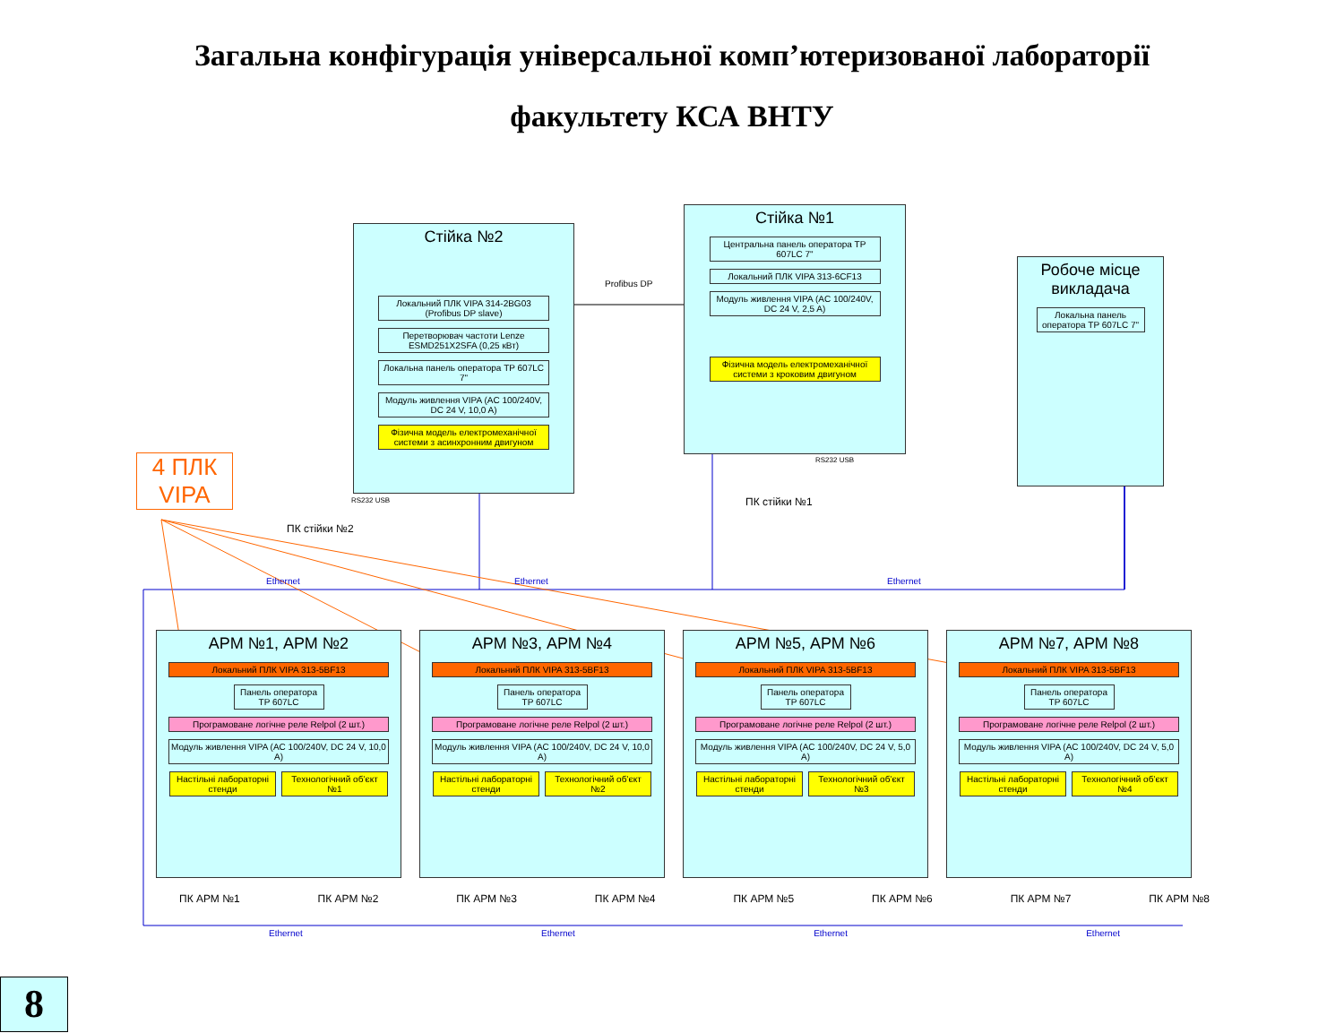Загальна конфігурація універсальної комп’ютеризованої лабораторії
факультету КСА ВНТУ
Стійка №2
Локальний ПЛК VIPA 314-2BG03 (Profibus DP slave)
Перетворювач частоти Lenze ESMD251X2SFA (0,25 кВт)
Локальна панель оператора TP 607LC 7"
Модуль живлення VIPA (AC 100/240V, DC 24 V, 10,0 A)
Фізична модель електромеханічної системи з асинхронним двигуном
Стійка №1
Центральна панель оператора TP 607LC 7"
Локальний ПЛК VIPA 313-6CF13
Модуль живлення VIPA (AC 100/240V, DC 24 V, 2,5 A)
Фізична модель електромеханічної системи з кроковим двигуном
Робоче місце викладача
Локальна панель оператора TP 607LC 7"
4 ПЛК VIPA
Profibus DP
ПК стійки №2
ПК стійки №1
Ethernet Ethernet Ethernet
RS232 USB
RS232 USB
АРМ №1, АРМ №2
Локальний ПЛК VIPA 313-5BF13
Панель оператора TP 607LC
Програмоване логічне реле Relpol (2 шт.)
Модуль живлення VIPA (AC 100/240V, DC 24 V, 10,0 A)
Настільні лабораторні стенди Технологічний об’єкт №1
АРМ №3, АРМ №4
Локальний ПЛК VIPA 313-5BF13
Панель оператора TP 607LC
Програмоване логічне реле Relpol (2 шт.)
Модуль живлення VIPA (AC 100/240V, DC 24 V, 10,0 A)
Настільні лабораторні стенди Технологічний об’єкт №2
АРМ №5, АРМ №6
Локальний ПЛК VIPA 313-5BF13
Панель оператора TP 607LC
Програмоване логічне реле Relpol (2 шт.)
Модуль живлення VIPA (AC 100/240V, DC 24 V, 5,0 A)
Настільні лабораторні стенди Технологічний об’єкт №3
АРМ №7, АРМ №8
Локальний ПЛК VIPA 313-5BF13
Панель оператора TP 607LC
Програмоване логічне реле Relpol (2 шт.)
Модуль живлення VIPA (AC 100/240V, DC 24 V, 5,0 A)
Настільні лабораторні стенди Технологічний об’єкт №4
ПК АРМ №1 ПК АРМ №2 ПК АРМ №3 ПК АРМ №4 ПК АРМ №5 ПК АРМ №6 ПК АРМ №7 ПК АРМ №8
Ethernet Ethernet Ethernet Ethernet
8